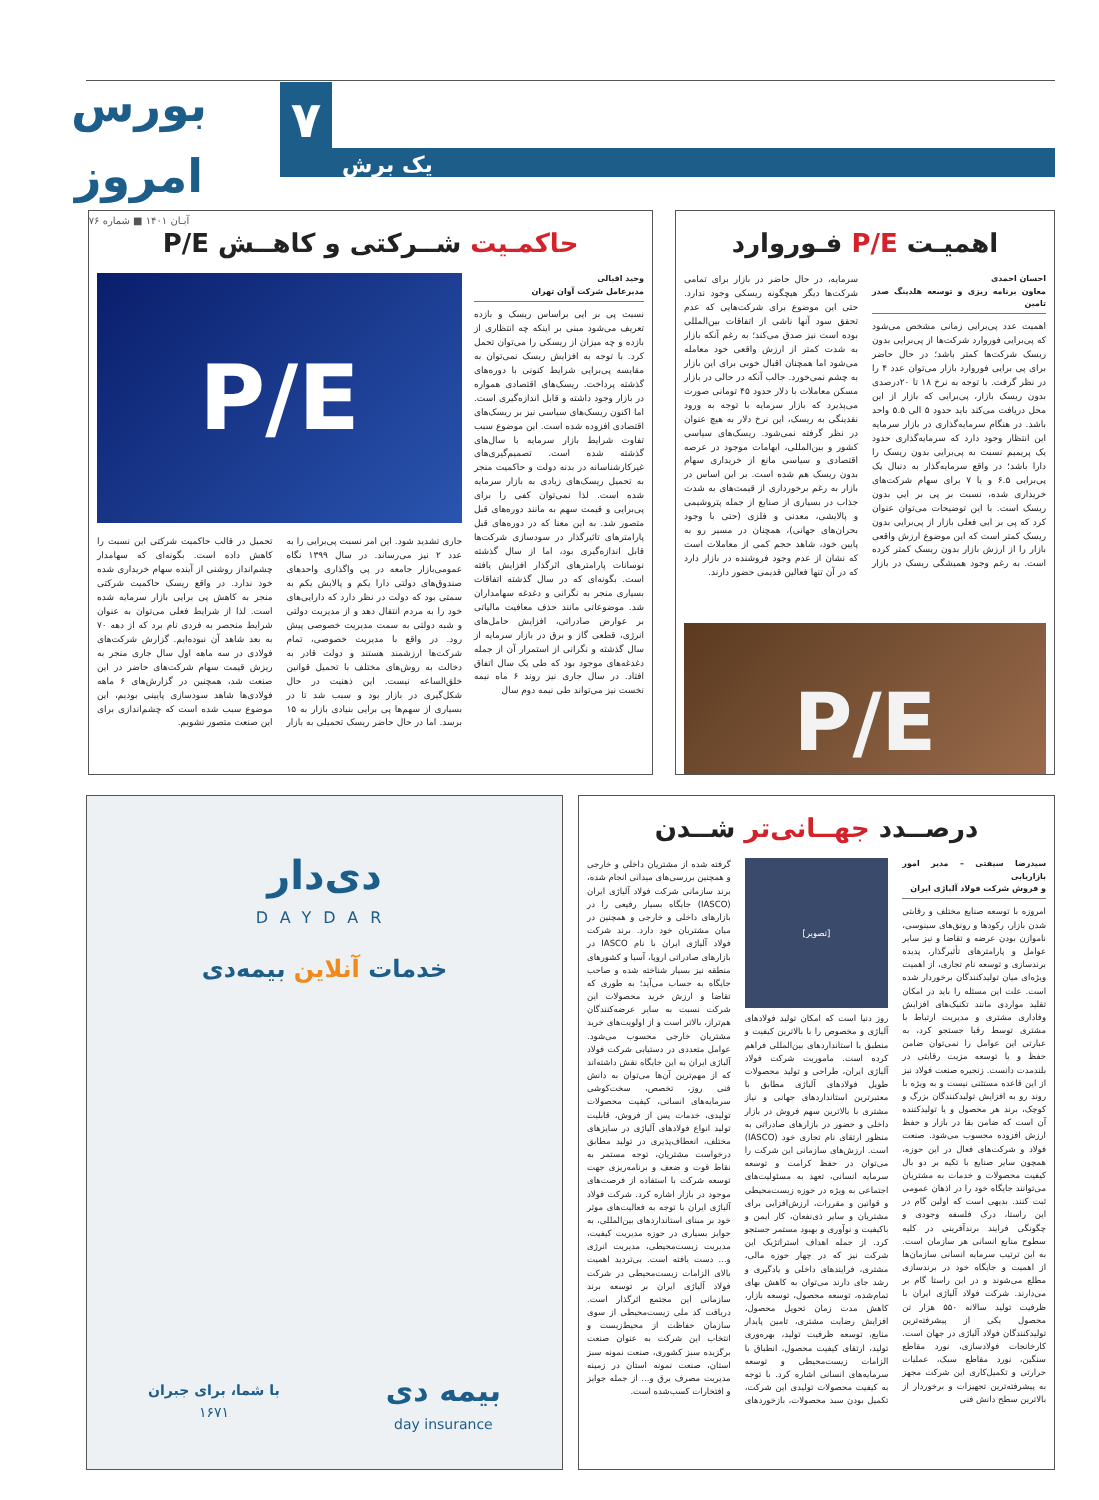بورس امروز
آبـان ۱۴۰۱ ■ شماره ۷۶
۷
یک برش
اهمیـت P/E فـوروارد
احسان احمدی
معاون برنامه ریزی و توسعه هلدینگ صدر تامین
اهمیت عدد پی‌برایی زمانی مشخص می‌شود که پی‌برایی فوروارد شرکت‌ها از پی‌برایی بدون ریسک شرکت‌ها کمتر باشد؛ در حال حاضر برای پی برایی فوروارد بازار می‌توان عدد ۴ را در نظر گرفت. با توجه به نرخ ۱۸ تا ۲۰درصدی بدون ریسک بازار، پی‌برایی که بازار از این محل دریافت می‌کند باید حدود ۵ الی ۵.۵ واحد باشد. در هنگام سرمایه‌گذاری در بازار سرمایه این انتظار وجود دارد که سرمایه‌گذاری حدود یک پریمیم نسبت به پی‌برایی بدون ریسک را دارا باشد؛ در واقع سرمایه‌گذار به دنبال یک پی‌برایی ۶.۵ و یا ۷ برای سهام شرکت‌های خریداری شده، نسبت بر پی بر ایی بدون ریسک است. با این توضیحات می‌توان عنوان کرد که پی بر ایی فعلی بازار از پی‌برایی بدون ریسک کمتر است که این موضوع ارزش واقعی بازار را از ارزش بازار بدون ریسک کمتر کرده است. به رغم وجود همیشگی ریسک در بازار سرمایه، در حال حاضر در بازار برای تمامی شرکت‌ها دیگر هیچگونه ریسکی وجود ندارد. حتی این موضوع برای شرکت‌هایی که عدم تحقق سود آنها ناشی از اتفاقات بین‌المللی بوده است نیز صدق می‌کند؛ به رغم آنکه بازار به شدت کمتر از ارزش واقعی خود معامله می‌شود اما همچنان اقبال خوبی برای این بازار به چشم نمی‌خورد. جالب آنکه در حالی در بازار مسکن معاملات با دلار حدود ۴۵ تومانی صورت می‌پذیرد که بازار سرمایه با توجه به ورود نقدینگی به ریسک، این نرخ دلار به هیچ عنوان در نظر گرفته نمی‌شود. ریسک‌های سیاسی کشور و بین‌المللی، ابهامات موجود در عرصه اقتصادی و سیاسی مانع از خریداری سهام بدون ریسک هم شده است. بر این اساس در بازار به رغم برخورداری از قیمت‌های به شدت جذاب در بسیاری از صنایع از جمله پتروشیمی و پالایشی، معدنی و فلزی (حتی با وجود بحران‌های جهانی)، همچنان در مسیر رو به پایین خود، شاهد حجم کمی از معاملات است که نشان از عدم وجود فروشنده در بازار دارد که در آن تنها فعالین قدیمی حضور دارند.
P/E
حاکمـیت شــرکتی و کاهــش P/E
وحید اقبالی
مدیرعامل شرکت آوان تهران
نسبت پی بر ایی براساس ریسک و بازده تعریف می‌شود مبنی بر اینکه چه انتظاری از بازده و چه میزان از ریسکی را می‌توان تحمل کرد. با توجه به افزایش ریسک نمی‌توان به مقایسه پی‌برایی شرایط کنونی با دوره‌های گذشته پرداخت. ریسک‌های اقتصادی همواره در بازار وجود داشته و قابل اندازه‌گیری است. اما اکنون ریسک‌های سیاسی نیز بر ریسک‌های اقتصادی افزوده شده است. این موضوع سبب تفاوت شرایط بازار سرمایه با سال‌های گذشته شده است. تصمیم‌گیری‌های غیرکارشناسانه در بدنه دولت و حاکمیت منجر به تحمیل ریسک‌های زیادی به بازار سرمایه شده است. لذا نمی‌توان کفی را برای پی‌برایی و قیمت سهم به مانند دوره‌های قبل متصور شد. به این معنا که در دوره‌های قبل پارامترهای تاثیرگذار در سودسازی شرکت‌ها قابل اندازه‌گیری بود، اما از سال گذشته نوسانات پارامترهای اثرگذار افزایش یافته است. بگونه‌ای که در سال گذشته اتفاقات بسیاری منجر به نگرانی و دغدغه سهامداران شد. موضوعاتی مانند حذف معافیت مالیاتی بر عوارض صادراتی، افزایش حامل‌های انرژی، قطعی گاز و برق در بازار سرمایه از سال گذشته و نگرانی از استمرار آن از جمله دغدغه‌های موجود بود که طی یک سال اتفاق افتاد. در سال جاری نیز روند ۶ ماه نیمه نخست نیز می‌تواند طی نیمه دوم سال
P/E
جاری تشدید شود. این امر نسبت پی‌برایی را به عدد ۲ نیز می‌رساند. در سال ۱۳۹۹ نگاه عمومی‌بازار جامعه در پی واگذاری واحدهای صندوق‌های دولتی دارا یکم و پالایش یکم به سمتی بود که دولت در نظر دارد که دارایی‌های خود را به مردم انتقال دهد و از مدیریت دولتی و شبه دولتی به سمت مدیریت خصوصی پیش رود. در واقع با مدیریت خصوصی، تمام شرکت‌ها ارزشمند هستند و دولت قادر به دخالت به روش‌های مختلف با تحمیل قوانین خلق‌الساعه نیست. این ذهنیت در حال شکل‌گیری در بازار بود و سبب شد تا در بسیاری از سهم‌ها پی برایی بنیادی بازار به ۱۵ برسد. اما در حال حاضر ریسک تحمیلی به بازار تحمیل در قالب حاکمیت شرکتی این نسبت را کاهش داده است. بگونه‌ای که سهامدار چشم‌انداز روشنی از آینده سهام خریداری شده خود ندارد. در واقع ریسک حاکمیت شرکتی منجر به کاهش پی برایی بازار سرمایه شده است. لذا از شرایط فعلی می‌توان به عنوان شرایط منحصر به فردی نام برد که از دهه ۷۰ به بعد شاهد آن نبوده‌ایم. گزارش شرکت‌های فولادی در سه ماهه اول سال جاری منجر به ریزش قیمت سهام شرکت‌های حاضر در این صنعت شد، همچنین در گزارش‌های ۶ ماهه فولادی‌ها شاهد سودسازی پایینی بودیم، این موضوع سبب شده است که چشم‌اندازی برای این صنعت متصور نشویم.
درصــدد جهــانی‌تر شــدن
سیدرضا سیفتی – مدیر امور بازاریابی
و فروش شرکت فولاد آلیاژی ایران
امروزه با توسعه صنایع مختلف و رقابتی شدن بازار، رکودها و رونق‌های سینوسی، ناموازن بودن عرضه و تقاضا و نیز سایر عوامل و پارامترهای تأثیرگذار، پدیده برندسازی و توسعه نام تجاری، از اهمیت ویژه‌ای میان تولیدکنندگان برخوردار شده است. علت این مسئله را باید در امکان تقلید مواردی مانند تکنیک‌های افزایش وفاداری مشتری و مدیریت ارتباط با مشتری توسط رقبا جستجو کرد، به عبارتی این عوامل را نمی‌توان ضامن حفظ و یا توسعه مزیت رقابتی در بلندمدت دانست. زنجیره صنعت فولاد نیز از این قاعده مستثنی نیست و به ویژه با روند رو به افزایش تولیدکنندگان بزرگ و کوچک، برند هر محصول و یا تولیدکننده آن است که ضامن بقا در بازار و حفظ ارزش افزوده محسوب می‌شود. صنعت فولاد و شرکت‌های فعال در این حوزه، همچون سایر صنایع با تکیه بر دو بال کیفیت محصولات و خدمات به مشتریان می‌توانند جایگاه خود را در اذهان عمومی ثبت کنند. بدیهی است که اولین گام در این راستا، درک فلسفه وجودی و چگونگی فرایند برندآفرینی در کلیه سطوح منابع انسانی هر سازمان است. به این ترتیب سرمایه انسانی سازمان‌ها از اهمیت و جایگاه خود در برندسازی مطلع می‌شوند و در این راستا گام بر می‌دارند. شرکت فولاد آلیاژی ایران با ظرفیت تولید سالانه ۵۵۰ هزار تن محصول یکی از پیشرفته‌ترین تولیدکنندگان فولاد آلیاژی در جهان است. کارخانجات فولادسازی، نورد مقاطع سنگین، نورد مقاطع سبک، عملیات حرارتی و تکمیل‌کاری این شرکت مجهز به پیشرفته‌ترین تجهیزات و برخوردار از بالاترین سطح دانش فنی
[تصویر]
روز دنیا است که امکان تولید فولادهای آلیاژی و مخصوص را با بالاترین کیفیت و منطبق با استانداردهای بین‌المللی فراهم کرده است. ماموریت شرکت فولاد آلیاژی ایران، طراحی و تولید محصولات طویل فولادهای آلیاژی مطابق با معتبرترین استانداردهای جهانی و نیاز مشتری با بالاترین سهم فروش در بازار داخلی و حضور در بازارهای صادراتی به منظور ارتقای نام تجاری خود (IASCO) است. ارزش‌های سازمانی این شرکت را می‌توان در حفظ کرامت و توسعه سرمایه انسانی، تعهد به مسئولیت‌های اجتماعی به ویژه در حوزه زیست‌محیطی و قوانین و مقررات، ارزش‌افزایی برای مشتریان و سایر ذی‌نفعان، کار ایمن و باکیفیت و نوآوری و بهبود مستمر جستجو کرد. از جمله اهداف استراتژیک این شرکت نیز که در چهار حوزه مالی، مشتری، فرایندهای داخلی و یادگیری و رشد جای دارند می‌توان به کاهش بهای تمام‌شده، توسعه محصول، توسعه بازار، کاهش مدت زمان تحویل محصول، افزایش رضایت مشتری، تامین پایدار منابع، توسعه ظرفیت تولید، بهره‌وری تولید، ارتقای کیفیت محصول، انطباق با الزامات زیست‌محیطی و توسعه سرمایه‌های انسانی اشاره کرد. با توجه به کیفیت محصولات تولیدی این شرکت، تکمیل بودن سبد محصولات، بازخوردهای گرفته شده از مشتریان داخلی و خارجی و همچنین بررسی‌های میدانی انجام شده، برند سازمانی شرکت فولاد آلیاژی ایران (IASCO) جایگاه بسیار رفیعی را در بازارهای داخلی و خارجی و همچنین در میان مشتریان خود دارد. برند شرکت فولاد آلیاژی ایران با نام IASCO در بازارهای صادراتی اروپا، آسیا و کشورهای منطقه نیز بسیار شناخته شده و صاحب جایگاه به حساب می‌آید؛ به طوری که تقاضا و ارزش خرید محصولات این شرکت نسبت به سایر عرضه‌کنندگان هم‌تراز، بالاتر است و از اولویت‌های خرید مشتریان خارجی محسوب می‌شود. عوامل متعددی در دستیابی شرکت فولاد آلیاژی ایران به این جایگاه نقش داشته‌اند که از مهم‌ترین آن‌ها می‌توان به دانش فنی روز، تخصص، سخت‌کوشی سرمایه‌های انسانی، کیفیت محصولات تولیدی، خدمات پس از فروش، قابلیت تولید انواع فولادهای آلیاژی در سایزهای مختلف، انعطاف‌پذیری در تولید مطابق درخواست مشتریان، توجه مستمر به نقاط قوت و ضعف و برنامه‌ریزی جهت توسعه شرکت با استفاده از فرصت‌های موجود در بازار اشاره کرد. شرکت فولاد آلیاژی ایران با توجه به فعالیت‌های موثر خود بر مبنای استانداردهای بین‌المللی، به جوایز بسیاری در حوزه مدیریت کیفیت، مدیریت زیست‌محیطی، مدیریت انرژی و... دست یافته است. بی‌تردید اهمیت بالای الزامات زیست‌محیطی در شرکت فولاد آلیاژی ایران بر توسعه برند سازمانی این مجتمع اثرگذار است. دریافت کد ملی زیست‌محیطی از سوی سازمان حفاظت از محیط‌زیست و انتخاب این شرکت به عنوان صنعت برگزیده سبز کشوری، صنعت نمونه سبز استان، صنعت نمونه استان در زمینه مدیریت مصرف برق و... از جمله جوایز و افتخارات کسب‌شده است.
دی‌دار
DAYDAR
خدمات آنلاین بیمه‌دی
بیمه دی
day insurance
با شما، برای جبران
۱۶۷۱